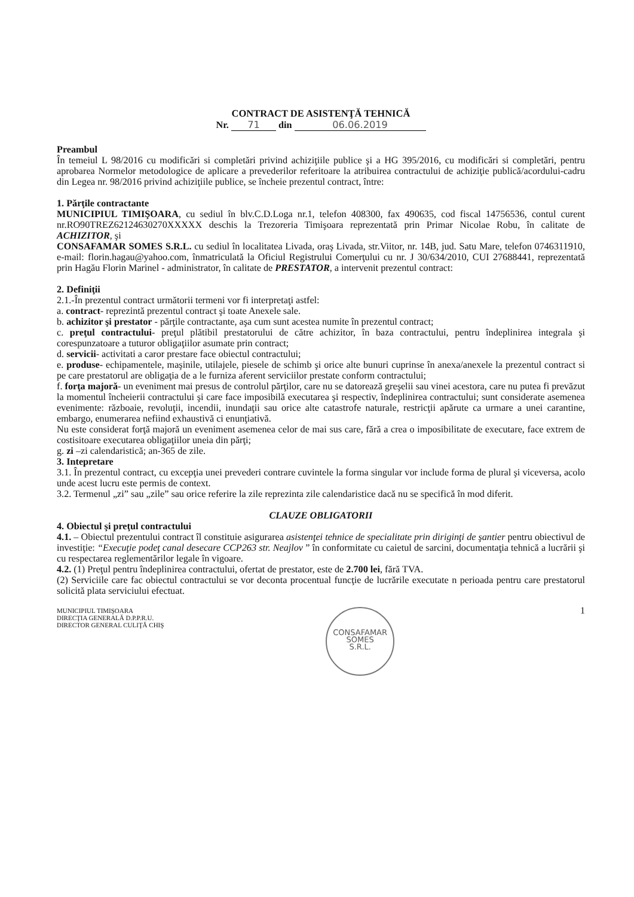CONTRACT DE ASISTENŢĂ TEHNICĂ
Nr. 71 din 06.06.2019
Preambul
În temeiul L 98/2016 cu modificări si completări privind achiziţiile publice şi a HG 395/2016, cu modificări si completări, pentru aprobarea Normelor metodologice de aplicare a prevederilor referitoare la atribuirea contractului de achiziţie publică/acordului-cadru din Legea nr. 98/2016 privind achiziţiile publice, se încheie prezentul contract, între:
1. Părţile contractante
MUNICIPIUL TIMIŞOARA, cu sediul în blv.C.D.Loga nr.1, telefon 408300, fax 490635, cod fiscal 14756536, contul curent nr.RO90TREZ62124630270XXXXX deschis la Trezoreria Timişoara reprezentată prin Primar Nicolae Robu, în calitate de ACHIZITOR, şi
CONSAFAMAR SOMES S.R.L. cu sediul în localitatea Livada, oraş Livada, str.Viitor, nr. 14B, jud. Satu Mare, telefon 0746311910, e-mail: florin.hagau@yahoo.com, înmatriculată la Oficiul Registrului Comerţului cu nr. J 30/634/2010, CUI 27688441, reprezentată prin Hagău Florin Marinel - administrator, în calitate de PRESTATOR, a intervenit prezentul contract:
2. Definiţii
2.1.-În prezentul contract următorii termeni vor fi interpretaţi astfel:
a. contract- reprezintă prezentul contract şi toate Anexele sale.
b. achizitor şi prestator - părţile contractante, aşa cum sunt acestea numite în prezentul contract;
c. preţul contractului- preţul plătibil prestatorului de către achizitor, în baza contractului, pentru îndeplinirea integrala şi corespunzatoare a tuturor obligaţiilor asumate prin contract;
d. servicii- activitati a caror prestare face obiectul contractului;
e. produse- echipamentele, maşinile, utilajele, piesele de schimb şi orice alte bunuri cuprinse în anexa/anexele la prezentul contract si pe care prestatorul are obligaţia de a le furniza aferent serviciilor prestate conform contractului;
f. forţa majoră- un eveniment mai presus de controlul părţilor, care nu se datorează greşelii sau vinei acestora, care nu putea fi prevăzut la momentul încheierii contractului şi care face imposibilă executarea şi respectiv, îndeplinirea contractului; sunt considerate asemenea evenimente: războaie, revoluţii, incendii, inundaţii sau orice alte catastrofe naturale, restricţii apărute ca urmare a unei carantine, embargo, enumerarea nefiind exhaustivă ci enunţiativă.
Nu este considerat forţă majoră un eveniment asemenea celor de mai sus care, fără a crea o imposibilitate de executare, face extrem de costisitoare executarea obligaţiilor uneia din părţi;
g. zi –zi calendaristică; an-365 de zile.
3. Intepretare
3.1. În prezentul contract, cu excepţia unei prevederi contrare cuvintele la forma singular vor include forma de plural şi viceversa, acolo unde acest lucru este permis de context.
3.2. Termenul „zi” sau „zile” sau orice referire la zile reprezinta zile calendaristice dacă nu se specifică în mod diferit.
CLAUZE OBLIGATORII
4. Obiectul şi preţul contractului
4.1. – Obiectul prezentului contract îl constituie asigurarea asistenţei tehnice de specialitate prin diriginţi de şantier pentru obiectivul de investiţie: “Execuţie podeţ canal desecare CCP263 str. Neajlov ” în conformitate cu caietul de sarcini, documentaţia tehnică a lucrării şi cu respectarea reglementărilor legale în vigoare.
4.2. (1) Preţul pentru îndeplinirea contractului, ofertat de prestator, este de 2.700 lei, fără TVA.
(2) Serviciile care fac obiectul contractului se vor deconta procentual funcţie de lucrările executate n perioada pentru care prestatorul solicită plata serviciului efectuat.
MUNICIPIUL TIMIŞOARA
DIRECŢIA GENERALĂ D.P.P.R.U.
DIRECTOR GENERAL CULIŢĂ CHIŞ
CONSAFAMAR
SOMES
S.R.L.
1